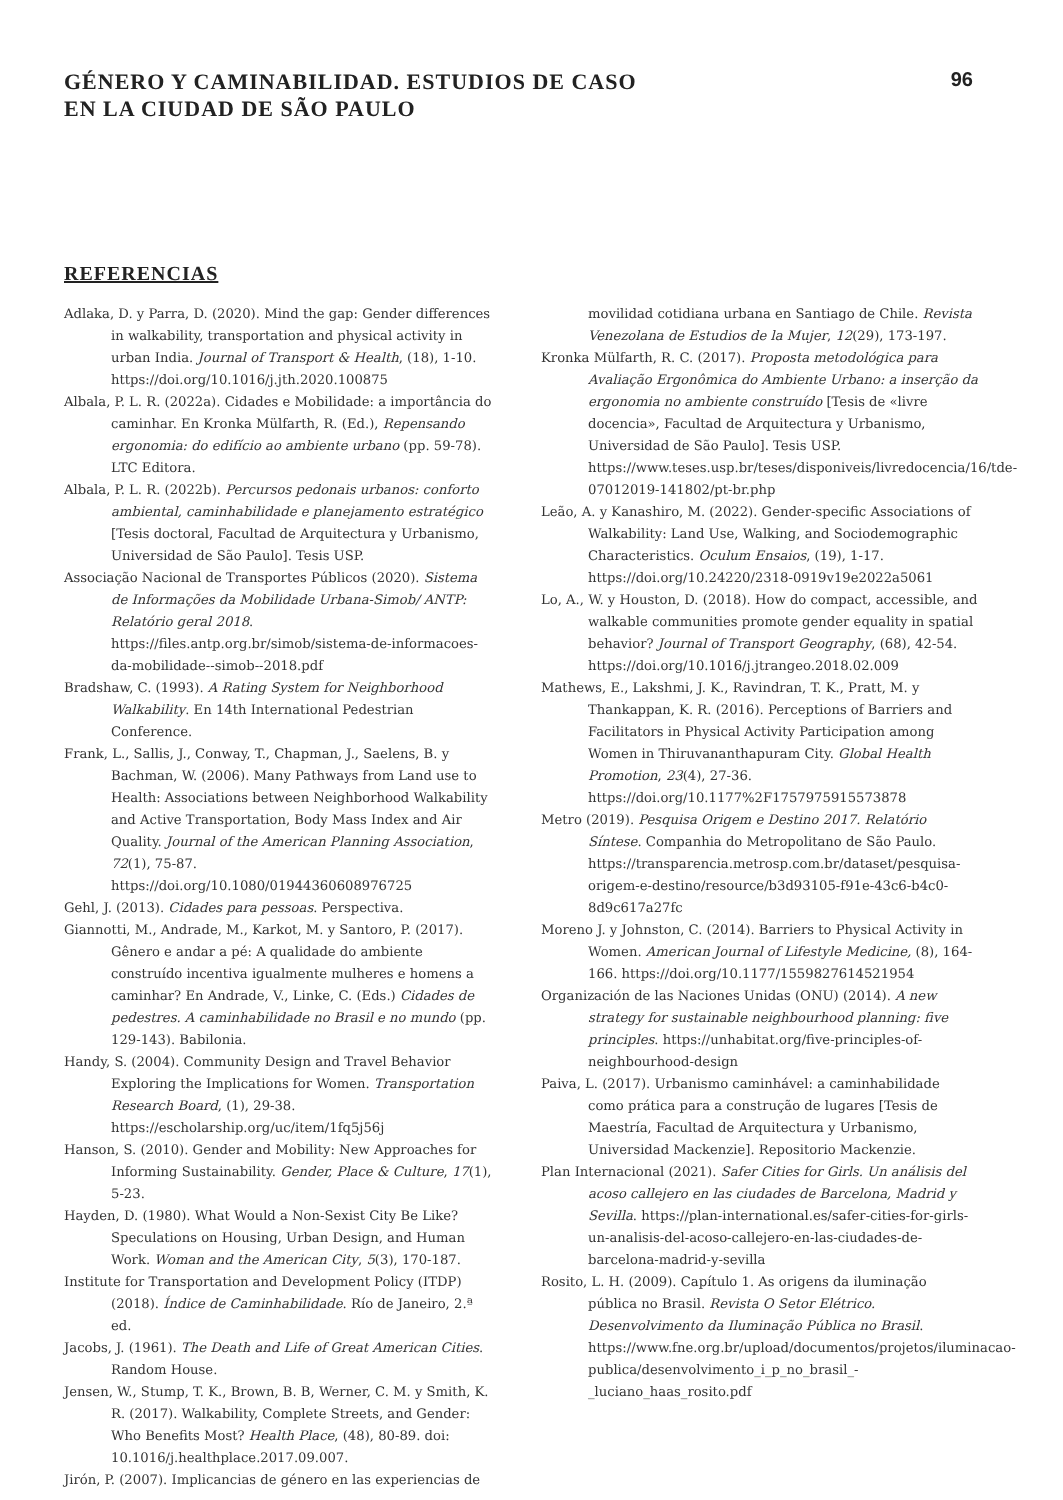GÉNERO Y CAMINABILIDAD. ESTUDIOS DE CASO
EN LA CIUDAD DE SÃO PAULO
96
REFERENCIAS
Adlaka, D. y Parra, D. (2020). Mind the gap: Gender differences in walkability, transportation and physical activity in urban India. Journal of Transport & Health, (18), 1-10. https://doi.org/10.1016/j.jth.2020.100875
Albala, P. L. R. (2022a). Cidades e Mobilidade: a importância do caminhar. En Kronka Mülfarth, R. (Ed.), Repensando ergonomia: do edifício ao ambiente urbano (pp. 59-78). LTC Editora.
Albala, P. L. R. (2022b). Percursos pedonais urbanos: conforto ambiental, caminhabilidade e planejamento estratégico [Tesis doctoral, Facultad de Arquitectura y Urbanismo, Universidad de São Paulo]. Tesis USP.
Associação Nacional de Transportes Públicos (2020). Sistema de Informações da Mobilidade Urbana-Simob/ ANTP: Relatório geral 2018. https://files.antp.org.br/simob/sistema-de-informacoes-da-mobilidade--simob--2018.pdf
Bradshaw, C. (1993). A Rating System for Neighborhood Walkability. En 14th International Pedestrian Conference.
Frank, L., Sallis, J., Conway, T., Chapman, J., Saelens, B. y Bachman, W. (2006). Many Pathways from Land use to Health: Associations between Neighborhood Walkability and Active Transportation, Body Mass Index and Air Quality. Journal of the American Planning Association, 72(1), 75-87. https://doi.org/10.1080/01944360608976725
Gehl, J. (2013). Cidades para pessoas. Perspectiva.
Giannotti, M., Andrade, M., Karkot, M. y Santoro, P. (2017). Gênero e andar a pé: A qualidade do ambiente construído incentiva igualmente mulheres e homens a caminhar? En Andrade, V., Linke, C. (Eds.) Cidades de pedestres. A caminhabilidade no Brasil e no mundo (pp. 129-143). Babilonia.
Handy, S. (2004). Community Design and Travel Behavior Exploring the Implications for Women. Transportation Research Board, (1), 29-38. https://escholarship.org/uc/item/1fq5j56j
Hanson, S. (2010). Gender and Mobility: New Approaches for Informing Sustainability. Gender, Place & Culture, 17(1), 5-23.
Hayden, D. (1980). What Would a Non-Sexist City Be Like? Speculations on Housing, Urban Design, and Human Work. Woman and the American City, 5(3), 170-187.
Institute for Transportation and Development Policy (ITDP) (2018). Índice de Caminhabilidade. Río de Janeiro, 2.ª ed.
Jacobs, J. (1961). The Death and Life of Great American Cities. Random House.
Jensen, W., Stump, T. K., Brown, B. B, Werner, C. M. y Smith, K. R. (2017). Walkability, Complete Streets, and Gender: Who Benefits Most? Health Place, (48), 80-89. doi: 10.1016/j.healthplace.2017.09.007.
Jirón, P. (2007). Implicancias de género en las experiencias de
movilidad cotidiana urbana en Santiago de Chile. Revista Venezolana de Estudios de la Mujer, 12(29), 173-197.
Kronka Mülfarth, R. C. (2017). Proposta metodológica para Avaliação Ergonômica do Ambiente Urbano: a inserção da ergonomia no ambiente construído [Tesis de «livre docencia», Facultad de Arquitectura y Urbanismo, Universidad de São Paulo]. Tesis USP. https://www.teses.usp.br/teses/disponiveis/livredocencia/16/tde-07012019-141802/pt-br.php
Leão, A. y Kanashiro, M. (2022). Gender-specific Associations of Walkability: Land Use, Walking, and Sociodemographic Characteristics. Oculum Ensaios, (19), 1-17. https://doi.org/10.24220/2318-0919v19e2022a5061
Lo, A., W. y Houston, D. (2018). How do compact, accessible, and walkable communities promote gender equality in spatial behavior? Journal of Transport Geography, (68), 42-54. https://doi.org/10.1016/j.jtrangeo.2018.02.009
Mathews, E., Lakshmi, J. K., Ravindran, T. K., Pratt, M. y Thankappan, K. R. (2016). Perceptions of Barriers and Facilitators in Physical Activity Participation among Women in Thiruvananthapuram City. Global Health Promotion, 23(4), 27-36. https://doi.org/10.1177%2F1757975915573878
Metro (2019). Pesquisa Origem e Destino 2017. Relatório Síntese. Companhia do Metropolitano de São Paulo. https://transparencia.metrosp.com.br/dataset/pesquisa-origem-e-destino/resource/b3d93105-f91e-43c6-b4c0-8d9c617a27fc
Moreno J. y Johnston, C. (2014). Barriers to Physical Activity in Women. American Journal of Lifestyle Medicine, (8), 164-166. https://doi.org/10.1177/1559827614521954
Organización de las Naciones Unidas (ONU) (2014). A new strategy for sustainable neighbourhood planning: five principles. https://unhabitat.org/five-principles-of-neighbourhood-design
Paiva, L. (2017). Urbanismo caminhável: a caminhabilidade como prática para a construção de lugares [Tesis de Maestría, Facultad de Arquitectura y Urbanismo, Universidad Mackenzie]. Repositorio Mackenzie.
Plan Internacional (2021). Safer Cities for Girls. Un análisis del acoso callejero en las ciudades de Barcelona, Madrid y Sevilla. https://plan-international.es/safer-cities-for-girls-un-analisis-del-acoso-callejero-en-las-ciudades-de-barcelona-madrid-y-sevilla
Rosito, L. H. (2009). Capítulo 1. As origens da iluminação pública no Brasil. Revista O Setor Elétrico. Desenvolvimento da Iluminação Pública no Brasil. https://www.fne.org.br/upload/documentos/projetos/iluminacao-publica/desenvolvimento_i_p_no_brasil_-_luciano_haas_rosito.pdf